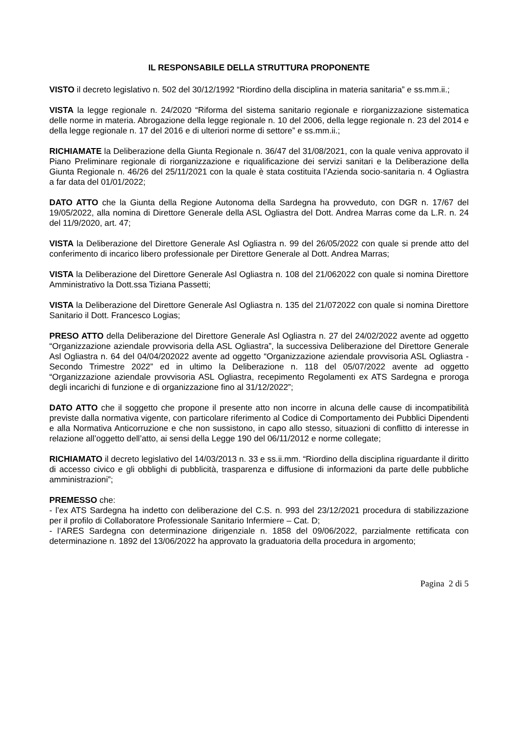IL RESPONSABILE DELLA STRUTTURA PROPONENTE
VISTO il decreto legislativo n. 502 del 30/12/1992 “Riordino della disciplina in materia sanitaria” e ss.mm.ii.;
VISTA la legge regionale n. 24/2020 “Riforma del sistema sanitario regionale e riorganizzazione sistematica delle norme in materia. Abrogazione della legge regionale n. 10 del 2006, della legge regionale n. 23 del 2014 e della legge regionale n. 17 del 2016 e di ulteriori norme di settore” e ss.mm.ii.;
RICHIAMATE la Deliberazione della Giunta Regionale n. 36/47 del 31/08/2021, con la quale veniva approvato il Piano Preliminare regionale di riorganizzazione e riqualificazione dei servizi sanitari e la Deliberazione della Giunta Regionale n. 46/26 del 25/11/2021 con la quale è stata costituita l’Azienda socio-sanitaria n. 4 Ogliastra a far data del 01/01/2022;
DATO ATTO che la Giunta della Regione Autonoma della Sardegna ha provveduto, con DGR n. 17/67 del 19/05/2022, alla nomina di Direttore Generale della ASL Ogliastra del Dott. Andrea Marras come da L.R. n. 24 del 11/9/2020, art. 47;
VISTA la Deliberazione del Direttore Generale Asl Ogliastra n. 99 del 26/05/2022 con quale si prende atto del conferimento di incarico libero professionale per Direttore Generale al Dott. Andrea Marras;
VISTA la Deliberazione del Direttore Generale Asl Ogliastra n. 108 del 21/062022 con quale si nomina Direttore Amministrativo la Dott.ssa Tiziana Passetti;
VISTA la Deliberazione del Direttore Generale Asl Ogliastra n. 135 del 21/072022 con quale si nomina Direttore Sanitario il Dott. Francesco Logias;
PRESO ATTO della Deliberazione del Direttore Generale Asl Ogliastra n. 27 del 24/02/2022 avente ad oggetto “Organizzazione aziendale provvisoria della ASL Ogliastra”, la successiva Deliberazione del Direttore Generale Asl Ogliastra n. 64 del 04/04/202022 avente ad oggetto “Organizzazione aziendale provvisoria ASL Ogliastra - Secondo Trimestre 2022” ed in ultimo la Deliberazione n. 118 del 05/07/2022 avente ad oggetto “Organizzazione aziendale provvisoria ASL Ogliastra, recepimento Regolamenti ex ATS Sardegna e proroga degli incarichi di funzione e di organizzazione fino al 31/12/2022”;
DATO ATTO che il soggetto che propone il presente atto non incorre in alcuna delle cause di incompatibilità previste dalla normativa vigente, con particolare riferimento al Codice di Comportamento dei Pubblici Dipendenti e alla Normativa Anticorruzione e che non sussistono, in capo allo stesso, situazioni di conflitto di interesse in relazione all’oggetto dell’atto, ai sensi della Legge 190 del 06/11/2012 e norme collegate;
RICHIAMATO il decreto legislativo del 14/03/2013 n. 33 e ss.ii.mm. “Riordino della disciplina riguardante il diritto di accesso civico e gli obblighi di pubblicità, trasparenza e diffusione di informazioni da parte delle pubbliche amministrazioni”;
PREMESSO che:
- l’ex ATS Sardegna ha indetto con deliberazione del C.S. n. 993 del 23/12/2021 procedura di stabilizzazione per il profilo di Collaboratore Professionale Sanitario Infermiere – Cat. D;
- l’ARES Sardegna con determinazione dirigenziale n. 1858 del 09/06/2022, parzialmente rettificata con determinazione n. 1892 del 13/06/2022 ha approvato la graduatoria della procedura in argomento;
Pagina 2 di 5